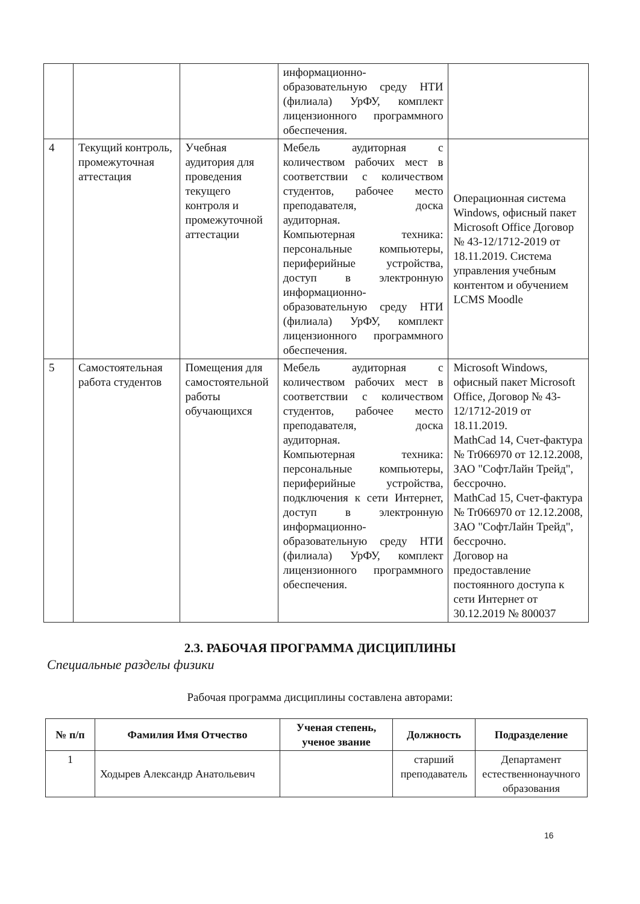| | | | информационно-образовательную среду НТИ (филиала) УрФУ, комплект лицензионного программного обеспечения. | |
| 4 | Текущий контроль, промежуточная аттестация | Учебная аудитория для проведения текущего контроля и промежуточной аттестации | Мебель аудиторная с количеством рабочих мест в соответствии с количеством студентов, рабочее место преподавателя, доска аудиторная. Компьютерная техника: персональные компьютеры, периферийные устройства, доступ в электронную информационно-образовательную среду НТИ (филиала) УрФУ, комплект лицензионного программного обеспечения. | Операционная система Windows, офисный пакет Microsoft Office Договор № 43-12/1712-2019 от 18.11.2019. Система управления учебным контентом и обучением LCMS Moodle |
| 5 | Самостоятельная работа студентов | Помещения для самостоятельной работы обучающихся | Мебель аудиторная с количеством рабочих мест в соответствии с количеством студентов, рабочее место преподавателя, доска аудиторная. Компьютерная техника: персональные компьютеры, периферийные устройства, подключения к сети Интернет, доступ в электронную информационно-образовательную среду НТИ (филиала) УрФУ, комплект лицензионного программного обеспечения. | Microsoft Windows, офисный пакет Microsoft Office, Договор № 43-12/1712-2019 от 18.11.2019. MathCad 14, Счет-фактура № Tr066970 от 12.12.2008, ЗАО "СофтЛайн Трейд", бессрочно. MathCad 15, Счет-фактура № Tr066970 от 12.12.2008, ЗАО "СофтЛайн Трейд", бессрочно. Договор на предоставление постоянного доступа к сети Интернет от 30.12.2019 № 800037 |
2.3. РАБОЧАЯ ПРОГРАММА ДИСЦИПЛИНЫ
Специальные разделы физики
Рабочая программа дисциплины составлена авторами:
| № п/п | Фамилия Имя Отчество | Ученая степень, ученое звание | Должность | Подразделение |
| --- | --- | --- | --- | --- |
| 1 | Ходырев Александр Анатольевич | | старший преподаватель | Департамент естественнонаучного образования |
16